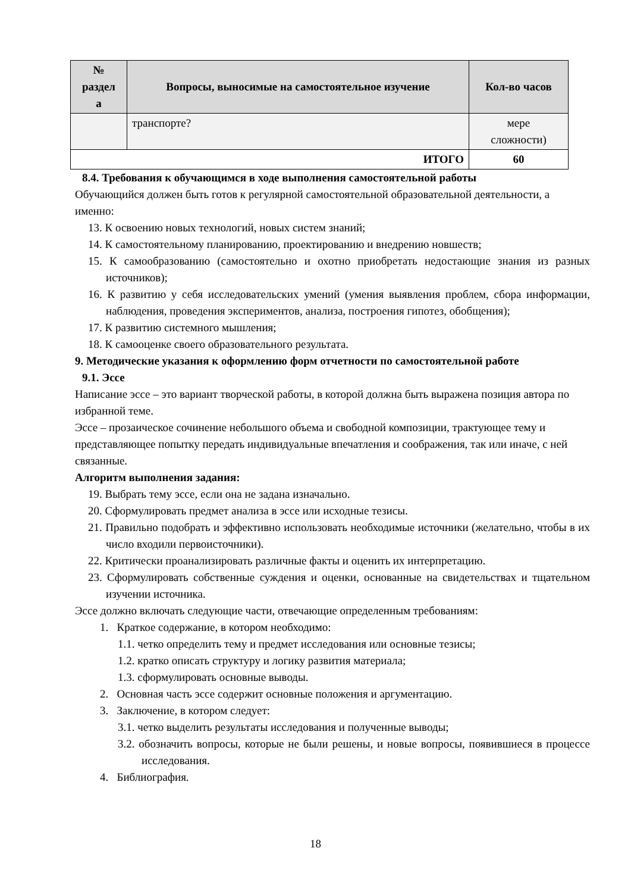| № раздел а | Вопросы, выносимые на самостоятельное изучение | Кол-во часов |
| --- | --- | --- |
| | транспорте? | мере сложности) |
| ИТОГО | | 60 |
8.4. Требования к обучающимся в ходе выполнения самостоятельной работы
Обучающийся должен быть готов к регулярной самостоятельной образовательной деятельности, а именно:
13. К освоению новых технологий, новых систем знаний;
14. К самостоятельному планированию, проектированию и внедрению новшеств;
15. К самообразованию (самостоятельно и охотно приобретать недостающие знания из разных источников);
16. К развитию у себя исследовательских умений (умения выявления проблем, сбора информации, наблюдения, проведения экспериментов, анализа, построения гипотез, обобщения);
17. К развитию системного мышления;
18. К самооценке своего образовательного результата.
9. Методические указания к оформлению форм отчетности по самостоятельной работе
9.1. Эссе
Написание эссе – это вариант творческой работы, в которой должна быть выражена позиция автора по избранной теме.
Эссе – прозаическое сочинение небольшого объема и свободной композиции, трактующее тему и представляющее попытку передать индивидуальные впечатления и соображения, так или иначе, с ней связанные.
Алгоритм выполнения задания:
19. Выбрать тему эссе, если она не задана изначально.
20. Сформулировать предмет анализа в эссе или исходные тезисы.
21. Правильно подобрать и эффективно использовать необходимые источники (желательно, чтобы в их число входили первоисточники).
22. Критически проанализировать различные факты и оценить их интерпретацию.
23. Сформулировать собственные суждения и оценки, основанные на свидетельствах и тщательном изучении источника.
Эссе должно включать следующие части, отвечающие определенным требованиям:
1. Краткое содержание, в котором необходимо:
1.1. четко определить тему и предмет исследования или основные тезисы;
1.2. кратко описать структуру и логику развития материала;
1.3. сформулировать основные выводы.
2. Основная часть эссе содержит основные положения и аргументацию.
3. Заключение, в котором следует:
3.1. четко выделить результаты исследования и полученные выводы;
3.2. обозначить вопросы, которые не были решены, и новые вопросы, появившиеся в процессе исследования.
4. Библиография.
18